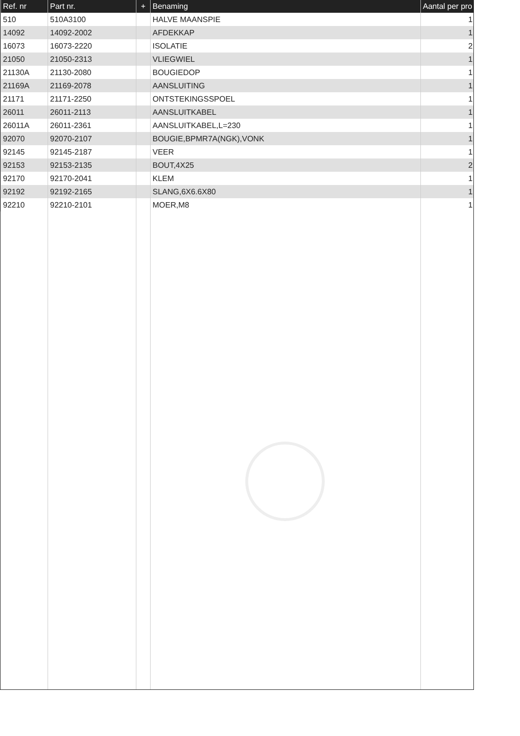| Ref. nr | Part nr. | + | Benaming | Aantal per pro |
| --- | --- | --- | --- | --- |
| 510 | 510A3100 | | HALVE MAANSPIE | 1 |
| 14092 | 14092-2002 | | AFDEKKAP | 1 |
| 16073 | 16073-2220 | | ISOLATIE | 2 |
| 21050 | 21050-2313 | | VLIEGWIEL | 1 |
| 21130A | 21130-2080 | | BOUGIEDOP | 1 |
| 21169A | 21169-2078 | | AANSLUITING | 1 |
| 21171 | 21171-2250 | | ONTSTEKINGSSPOEL | 1 |
| 26011 | 26011-2113 | | AANSLUITKABEL | 1 |
| 26011A | 26011-2361 | | AANSLUITKABEL,L=230 | 1 |
| 92070 | 92070-2107 | | BOUGIE,BPMR7A(NGK),VONK | 1 |
| 92145 | 92145-2187 | | VEER | 1 |
| 92153 | 92153-2135 | | BOUT,4X25 | 2 |
| 92170 | 92170-2041 | | KLEM | 1 |
| 92192 | 92192-2165 | | SLANG,6X6.6X80 | 1 |
| 92210 | 92210-2101 | | MOER,M8 | 1 |